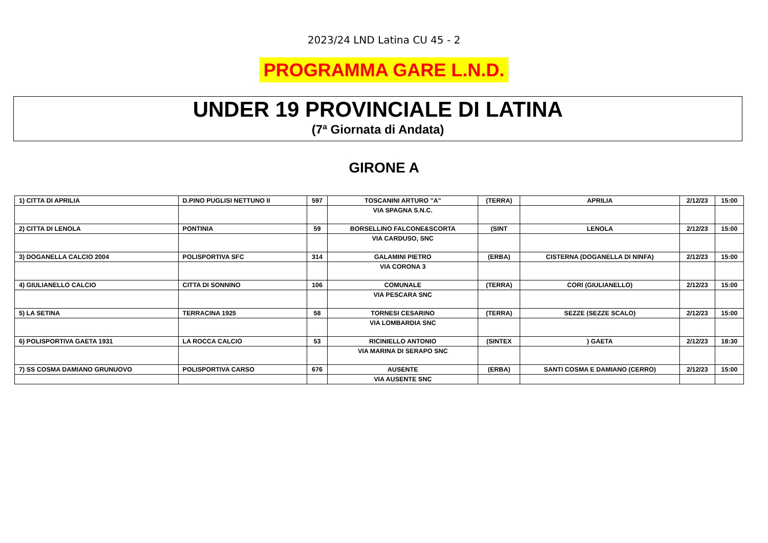2023/24 LND Latina CU 45 - 2
PROGRAMMA GARE L.N.D.
UNDER 19 PROVINCIALE DI LATINA
(7ª Giornata di Andata)
GIRONE A
| 1) CITTA DI APRILIA | D.PINO PUGLISI NETTUNO II | 597 | TOSCANINI ARTURO "A" | (TERRA) | APRILIA | 2/12/23 | 15:00 |
| | | | VIA SPAGNA S.N.C. | | | | |
| 2) CITTA DI LENOLA | PONTINIA | 59 | BORSELLINO FALCONE&SCORTA | (SINT | LENOLA | 2/12/23 | 15:00 |
| | | | VIA CARDUSO, SNC | | | | |
| 3) DOGANELLA CALCIO 2004 | POLISPORTIVA SFC | 314 | GALAMINI PIETRO | (ERBA) | CISTERNA (DOGANELLA DI NINFA) | 2/12/23 | 15:00 |
| | | | VIA CORONA 3 | | | | |
| 4) GIULIANELLO CALCIO | CITTA DI SONNINO | 106 | COMUNALE | (TERRA) | CORI (GIULIANELLO) | 2/12/23 | 15:00 |
| | | | VIA PESCARA SNC | | | | |
| 5) LA SETINA | TERRACINA 1925 | 58 | TORNESI CESARINO | (TERRA) | SEZZE (SEZZE SCALO) | 2/12/23 | 15:00 |
| | | | VIA LOMBARDIA SNC | | | | |
| 6) POLISPORTIVA GAETA 1931 | LA ROCCA CALCIO | 53 | RICINIELLO ANTONIO | (SINTEX | ) GAETA | 2/12/23 | 18:30 |
| | | | VIA MARINA DI SERAPO SNC | | | | |
| 7) SS COSMA DAMIANO GRUNUOVO | POLISPORTIVA CARSO | 676 | AUSENTE | (ERBA) | SANTI COSMA E DAMIANO (CERRO) | 2/12/23 | 15:00 |
| | | | VIA AUSENTE SNC | | | | |